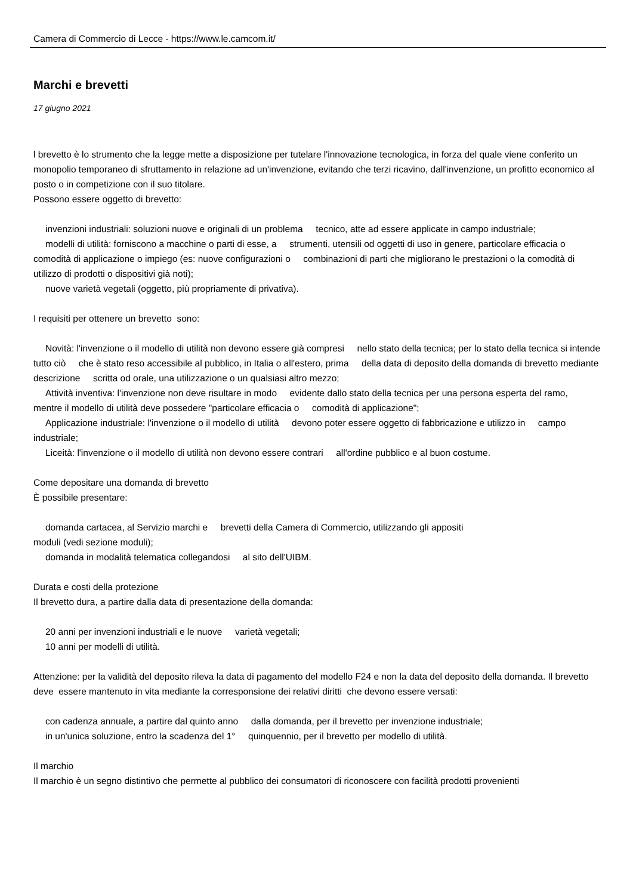Camera di Commercio di Lecce - https://www.le.camcom.it/
Marchi e brevetti
17 giugno 2021
l brevetto è lo strumento che la legge mette a disposizione per tutelare l'innovazione tecnologica, in forza del quale viene conferito un monopolio temporaneo di sfruttamento in relazione ad un'invenzione, evitando che terzi ricavino, dall'invenzione, un profitto economico al posto o in competizione con il suo titolare.
Possono essere oggetto di brevetto:
invenzioni industriali: soluzioni nuove e originali di un problema tecnico, atte ad essere applicate in campo industriale;
modelli di utilità: forniscono a macchine o parti di esse, a strumenti, utensili od oggetti di uso in genere, particolare efficacia o comodità di applicazione o impiego (es: nuove configurazioni o combinazioni di parti che migliorano le prestazioni o la comodità di utilizzo di prodotti o dispositivi già noti);
nuove varietà vegetali (oggetto, più propriamente di privativa).
I requisiti per ottenere un brevetto sono:
Novità: l'invenzione o il modello di utilità non devono essere già compresi nello stato della tecnica; per lo stato della tecnica si intende tutto ciò che è stato reso accessibile al pubblico, in Italia o all'estero, prima della data di deposito della domanda di brevetto mediante descrizione scritta od orale, una utilizzazione o un qualsiasi altro mezzo;
Attività inventiva: l'invenzione non deve risultare in modo evidente dallo stato della tecnica per una persona esperta del ramo, mentre il modello di utilità deve possedere "particolare efficacia o comodità di applicazione";
Applicazione industriale: l'invenzione o il modello di utilità devono poter essere oggetto di fabbricazione e utilizzo in campo industriale;
Liceità: l'invenzione o il modello di utilità non devono essere contrari all'ordine pubblico e al buon costume.
Come depositare una domanda di brevetto
È possibile presentare:
domanda cartacea, al Servizio marchi e brevetti della Camera di Commercio, utilizzando gli appositi
moduli (vedi sezione moduli);
domanda in modalità telematica collegandosi al sito dell'UIBM.
Durata e costi della protezione
Il brevetto dura, a partire dalla data di presentazione della domanda:
20 anni per invenzioni industriali e le nuove varietà vegetali;
10 anni per modelli di utilità.
Attenzione: per la validità del deposito rileva la data di pagamento del modello F24 e non la data del deposito della domanda. Il brevetto deve essere mantenuto in vita mediante la corresponsione dei relativi diritti che devono essere versati:
con cadenza annuale, a partire dal quinto anno dalla domanda, per il brevetto per invenzione industriale;
in un'unica soluzione, entro la scadenza del 1° quinquennio, per il brevetto per modello di utilità.
Il marchio
Il marchio è un segno distintivo che permette al pubblico dei consumatori di riconoscere con facilità prodotti provenienti